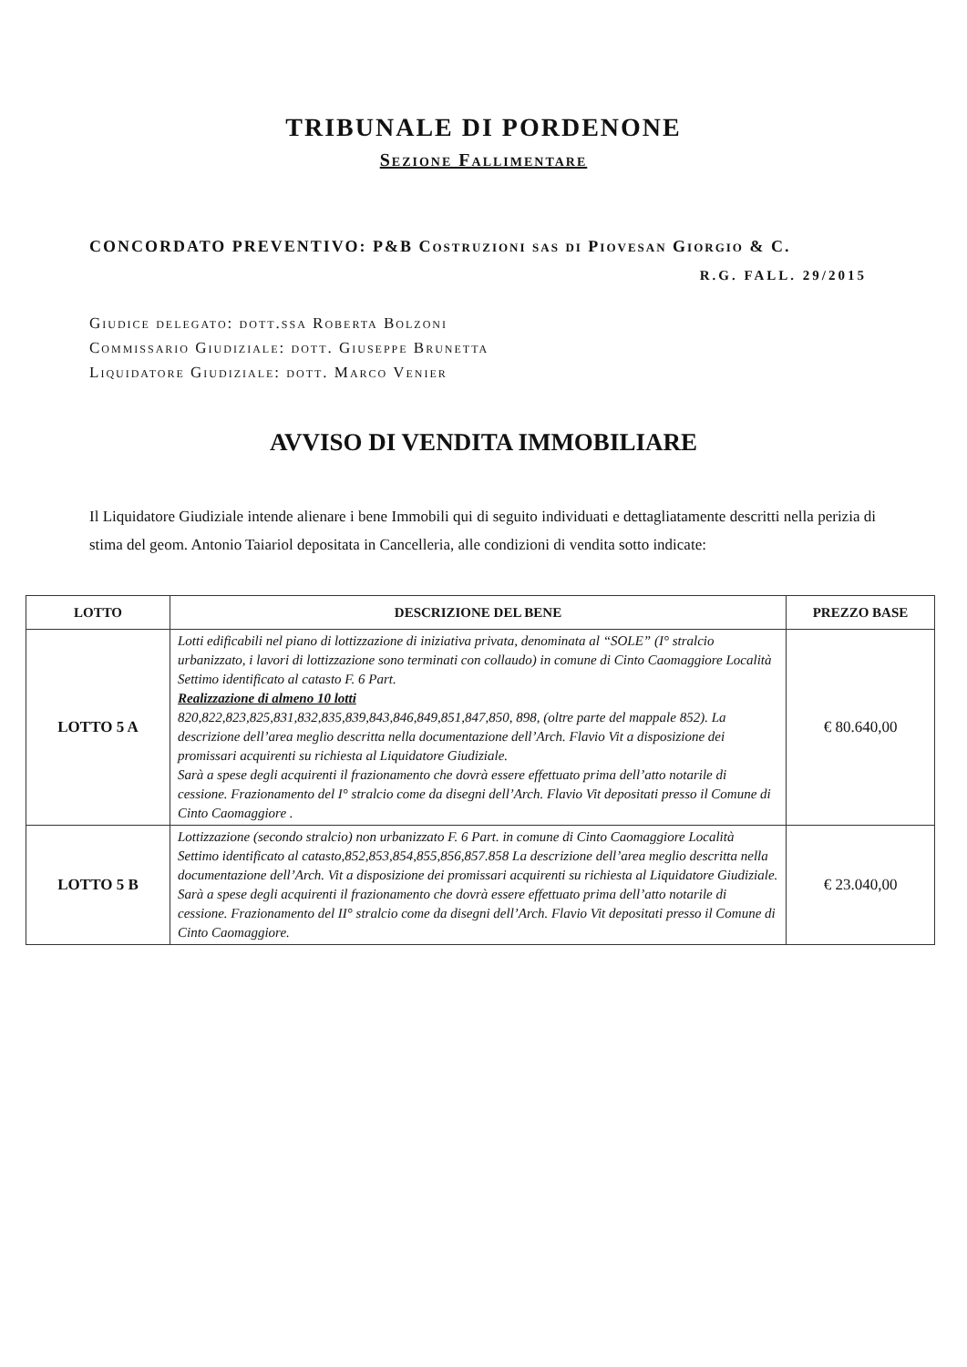TRIBUNALE DI PORDENONE
Sezione Fallimentare
CONCORDATO PREVENTIVO: P&B Costruzioni sas di Piovesan Giorgio & C.
R.G. FALL. 29/2015
Giudice delegato: dott.ssa Roberta Bolzoni
Commissario Giudiziale: dott. Giuseppe Brunetta
Liquidatore Giudiziale: dott. Marco Venier
AVVISO DI VENDITA IMMOBILIARE
Il Liquidatore Giudiziale intende alienare i bene Immobili qui di seguito individuati e dettagliatamente descritti nella perizia di stima del geom. Antonio Taiariol depositata in Cancelleria, alle condizioni di vendita sotto indicate:
| LOTTO | DESCRIZIONE DEL BENE | PREZZO BASE |
| --- | --- | --- |
| LOTTO 5 A | Lotti edificabili nel piano di lottizzazione di iniziativa privata, denominata al “SOLE” (I° stralcio urbanizzato, i lavori di lottizzazione sono terminati con collaudo) in comune di Cinto Caomaggiore Località Settimo identificato al catasto F. 6 Part. Realizzazione di almeno 10 lotti 820,822,823,825,831,832,835,839,843,846,849,851,847,850, 898, (oltre parte del mappale 852). La descrizione dell’area meglio descritta nella documentazione dell’Arch. Flavio Vit a disposizione dei promissari acquirenti su richiesta al Liquidatore Giudiziale. Sarà a spese degli acquirenti il frazionamento che dovrà essere effettuato prima dell’atto notarile di cessione. Frazionamento del I° stralcio come da disegni dell’Arch. Flavio Vit depositati presso il Comune di Cinto Caomaggiore . | € 80.640,00 |
| LOTTO 5 B | Lottizzazione (secondo stralcio) non urbanizzato F. 6 Part. in comune di Cinto Caomaggiore Località Settimo identificato al catasto,852,853,854,855,856,857.858 La descrizione dell’area meglio descritta nella documentazione dell’Arch. Vit a disposizione dei promissari acquirenti su richiesta al Liquidatore Giudiziale. Sarà a spese degli acquirenti il frazionamento che dovrà essere effettuato prima dell’atto notarile di cessione. Frazionamento del II° stralcio come da disegni dell’Arch. Flavio Vit depositati presso il Comune di Cinto Caomaggiore. | € 23.040,00 |